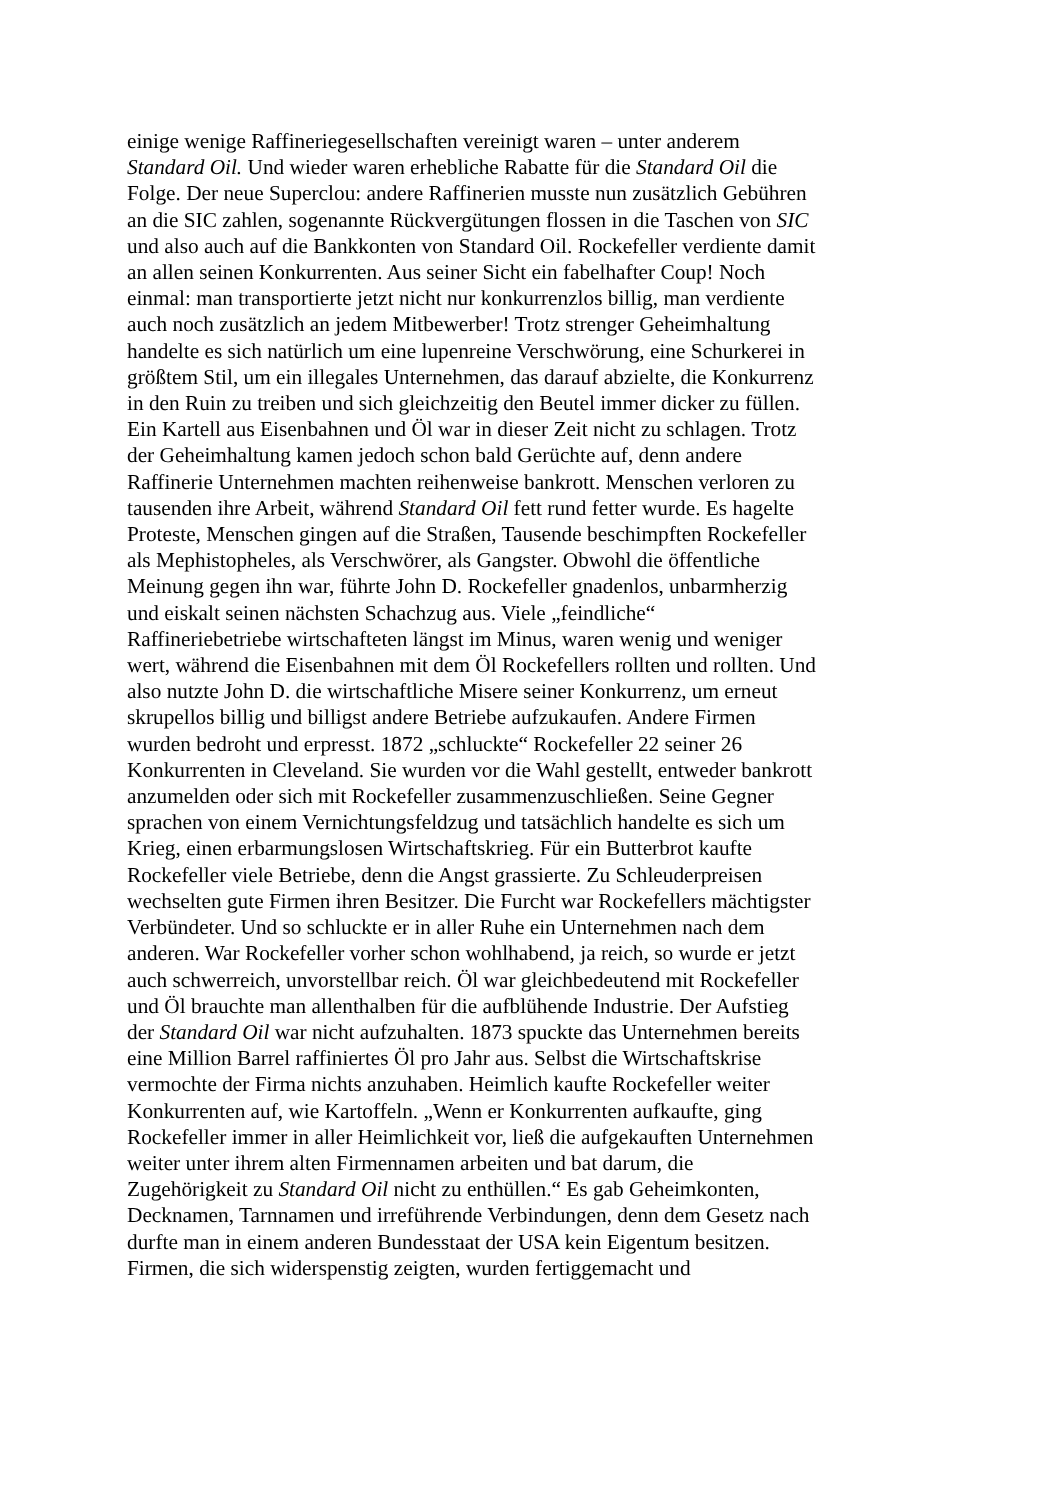einige wenige Raffineriegesellschaften vereinigt waren – unter anderem
Standard Oil. Und wieder waren erhebliche Rabatte für die Standard Oil die
Folge. Der neue Superclou: andere Raffinerien musste nun zusätzlich Gebühren
an die SIC zahlen, sogenannte Rückvergütungen flossen in die Taschen von SIC
und also auch auf die Bankkonten von Standard Oil. Rockefeller verdiente damit
an allen seinen Konkurrenten. Aus seiner Sicht ein fabelhafter Coup! Noch
einmal: man transportierte jetzt nicht nur konkurrenzlos billig, man verdiente
auch noch zusätzlich an jedem Mitbewerber! Trotz strenger Geheimhaltung
handelte es sich natürlich um eine lupenreine Verschwörung, eine Schurkerei in
größtem Stil, um ein illegales Unternehmen, das darauf abzielte, die Konkurrenz
in den Ruin zu treiben und sich gleichzeitig den Beutel immer dicker zu füllen.
Ein Kartell aus Eisenbahnen und Öl war in dieser Zeit nicht zu schlagen. Trotz
der Geheimhaltung kamen jedoch schon bald Gerüchte auf, denn andere
Raffinerie Unternehmen machten reihenweise bankrott. Menschen verloren zu
tausenden ihre Arbeit, während Standard Oil fett rund fetter wurde. Es hagelte
Proteste, Menschen gingen auf die Straßen, Tausende beschimpften Rockefeller
als Mephistopheles, als Verschwörer, als Gangster. Obwohl die öffentliche
Meinung gegen ihn war, führte John D. Rockefeller gnadenlos, unbarmherzig
und eiskalt seinen nächsten Schachzug aus. Viele „feindliche“
Raffineriebetriebe wirtschafteten längst im Minus, waren wenig und weniger
wert, während die Eisenbahnen mit dem Öl Rockefellers rollten und rollten. Und
also nutzte John D. die wirtschaftliche Misere seiner Konkurrenz, um erneut
skrupellos billig und billigst andere Betriebe aufzukaufen. Andere Firmen
wurden bedroht und erpresst. 1872 „schluckte“ Rockefeller 22 seiner 26
Konkurrenten in Cleveland. Sie wurden vor die Wahl gestellt, entweder bankrott
anzumelden oder sich mit Rockefeller zusammenzuschließen. Seine Gegner
sprachen von einem Vernichtungsfeldzug und tatsächlich handelte es sich um
Krieg, einen erbarmungslosen Wirtschaftskrieg. Für ein Butterbrot kaufte
Rockefeller viele Betriebe, denn die Angst grassierte. Zu Schleuderpreisen
wechselten gute Firmen ihren Besitzer. Die Furcht war Rockefellers mächtigster
Verbündeter. Und so schluckte er in aller Ruhe ein Unternehmen nach dem
anderen. War Rockefeller vorher schon wohlhabend, ja reich, so wurde er jetzt
auch schwerreich, unvorstellbar reich. Öl war gleichbedeutend mit Rockefeller
und Öl brauchte man allenthalben für die aufblühende Industrie. Der Aufstieg
der Standard Oil war nicht aufzuhalten. 1873 spuckte das Unternehmen bereits
eine Million Barrel raffiniertes Öl pro Jahr aus. Selbst die Wirtschaftskrise
vermochte der Firma nichts anzuhaben. Heimlich kaufte Rockefeller weiter
Konkurrenten auf, wie Kartoffeln. „Wenn er Konkurrenten aufkaufte, ging
Rockefeller immer in aller Heimlichkeit vor, ließ die aufgekauften Unternehmen
weiter unter ihrem alten Firmennamen arbeiten und bat darum, die
Zugehörigkeit zu Standard Oil nicht zu enthüllen.“ Es gab Geheimkonten,
Decknamen, Tarnnamen und irreführende Verbindungen, denn dem Gesetz nach
durfte man in einem anderen Bundesstaat der USA kein Eigentum besitzen.
Firmen, die sich widerspenstig zeigten, wurden fertiggemacht und